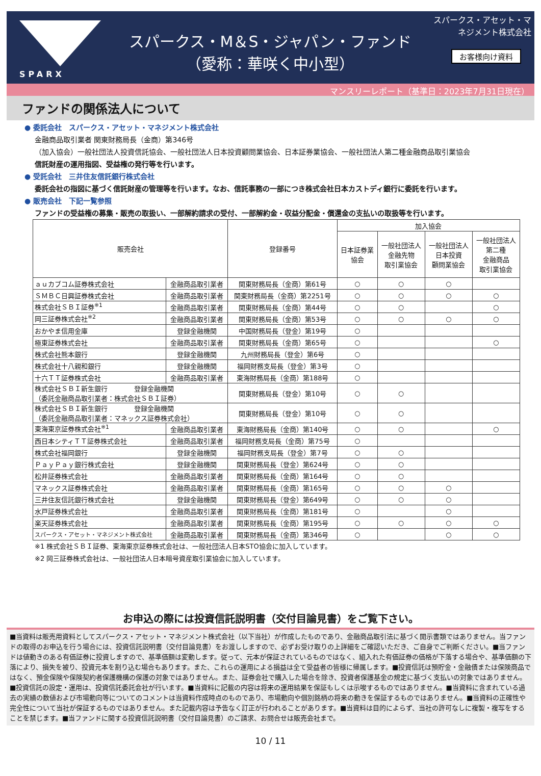SPARX
スパークス・M＆S・ジャパン・ファンド
（愛称：華咲く中小型）
スパークス・アセット・マネジメント株式会社
お客様向け資料
マンスリーレポート（基準日：2023年7月31日現在）
ファンドの関係法人について
● 委託会社　スパークス・アセット・マネジメント株式会社
金融商品取引業者 関東財務局長（金商）第346号
（加入協会）一般社団法人投資信託協会、一般社団法人日本投資顧問業協会、日本証券業協会、一般社団法人第二種金融商品取引業協会
信託財産の運用指図、受益権の発行等を行います。
● 受託会社　三井住友信託銀行株式会社
委託会社の指図に基づく信託財産の管理等を行います。なお、信託事務の一部につき株式会社日本カストディ銀行に委託を行います。
● 販売会社　下記一覧参照
ファンドの受益権の募集・販売の取扱い、一部解約請求の受付、一部解約金・収益分配金・償還金の支払いの取扱等を行います。
| 販売会社 | | 登録番号 | 加入協会 | | | |
| --- | --- | --- | --- | --- | --- | --- |
| | | | 日本証券業 協会 | 一般社団法人 金融先物 取引業協会 | 一般社団法人 日本投資 顧問業協会 | 一般社団法人 第二種 金融商品 取引業協会 |
| ａｕカブコム証券株式会社 | 金融商品取引業者 | 関東財務局長（金商）第61号 | ○ | ○ | ○ | |
| ＳＭＢＣ日興証券株式会社 | 金融商品取引業者 | 関東財務局長（金商）第2251号 | ○ | ○ | ○ | ○ |
| 株式会社ＳＢＩ証券<sup>※1</sup> | 金融商品取引業者 | 関東財務局長（金商）第44号 | ○ | ○ | | ○ |
| 岡三証券株式会社<sup>※2</sup> | 金融商品取引業者 | 関東財務局長（金商）第53号 | ○ | ○ | ○ | ○ |
| おかやま信用金庫 | 登録金融機関 | 中国財務局長（登金）第19号 | ○ | | | |
| 極東証券株式会社 | 金融商品取引業者 | 関東財務局長（金商）第65号 | ○ | | | ○ |
| 株式会社熊本銀行 | 登録金融機関 | 九州財務局長（登金）第6号 | ○ | | | |
| 株式会社十八親和銀行 | 登録金融機関 | 福岡財務支局長（登金）第3号 | ○ | | | |
| 十六ＴＴ証券株式会社 | 金融商品取引業者 | 東海財務局長（金商）第188号 | ○ | | | |
| 株式会社ＳＢＩ新生銀行 登録金融機関 （委託金融商品取引業者：株式会社ＳＢＩ証券） | | 関東財務局長（登金）第10号 | ○ | ○ | | |
| 株式会社ＳＢＩ新生銀行 登録金融機関 （委託金融商品取引業者：マネックス証券株式会社） | | 関東財務局長（登金）第10号 | ○ | ○ | | |
| 東海東京証券株式会社<sup>※1</sup> | 金融商品取引業者 | 東海財務局長（金商）第140号 | ○ | ○ | | ○ |
| 西日本シティＴＴ証券株式会社 | 金融商品取引業者 | 福岡財務支局長（金商）第75号 | ○ | | | |
| 株式会社福岡銀行 | 登録金融機関 | 福岡財務支局長（登金）第7号 | ○ | ○ | | |
| ＰａｙＰａｙ銀行株式会社 | 登録金融機関 | 関東財務局長（登金）第624号 | ○ | ○ | | |
| 松井証券株式会社 | 金融商品取引業者 | 関東財務局長（金商）第164号 | ○ | ○ | | |
| マネックス証券株式会社 | 金融商品取引業者 | 関東財務局長（金商）第165号 | ○ | ○ | ○ | |
| 三井住友信託銀行株式会社 | 登録金融機関 | 関東財務局長（登金）第649号 | ○ | ○ | ○ | |
| 水戸証券株式会社 | 金融商品取引業者 | 関東財務局長（金商）第181号 | ○ | | ○ | |
| 楽天証券株式会社 | 金融商品取引業者 | 関東財務局長（金商）第195号 | ○ | ○ | ○ | ○ |
| スパークス・アセット・マネジメント株式会社 | 金融商品取引業者 | 関東財務局長（金商）第346号 | ○ | | ○ | ○ |
※1 株式会社ＳＢＩ証券、東海東京証券株式会社は、一般社団法人日本STO協会に加入しています。
※2 岡三証券株式会社は、一般社団法人日本暗号資産取引業協会に加入しています。
お申込の際には投資信託説明書（交付目論見書）をご覧下さい。
■当資料は販売用資料としてスパークス・アセット・マネジメント株式会社（以下当社）が作成したものであり、金融商品取引法に基づく開示書類ではありません。当ファンドの取得のお申込を行う場合には、投資信託説明書（交付目論見書）をお渡ししますので、必ずお受け取りの上詳細をご確認いただき、ご自身でご判断ください。■当ファンドは値動きのある有価証券に投資しますので、基準価額は変動します。従って、元本が保証されているものではなく、組入れた有価証券の価格が下落する場合や、基準価額の下落により、損失を被り、投資元本を割り込む場合もあります。また、これらの運用による損益は全て受益者の皆様に帰属します。■投資信託は預貯金・金融債または保険商品ではなく、預金保険や保険契約者保護機構の保護の対象ではありません。また、証券会社で購入した場合を除き、投資者保護基金の規定に基づく支払いの対象ではありません。■投資信託の設定・運用は、投資信託委託会社が行います。■当資料に記載の内容は将来の運用結果を保証もしくは示唆するものではありません。■当資料に含まれている過去の実績の数値および市場動向等についてのコメントは当資料作成時点のものであり、市場動向や個別銘柄の将来の動きを保証するものではありません。■当資料の正確性や完全性について当社が保証するものではありません。また記載内容は予告なく訂正が行われることがあります。■当資料は目的によらず、当社の許可なしに複製・複写をすることを禁じます。■当ファンドに関する投資信託説明書（交付目論見書）のご請求、お問合せは販売会社まで。
10 / 11